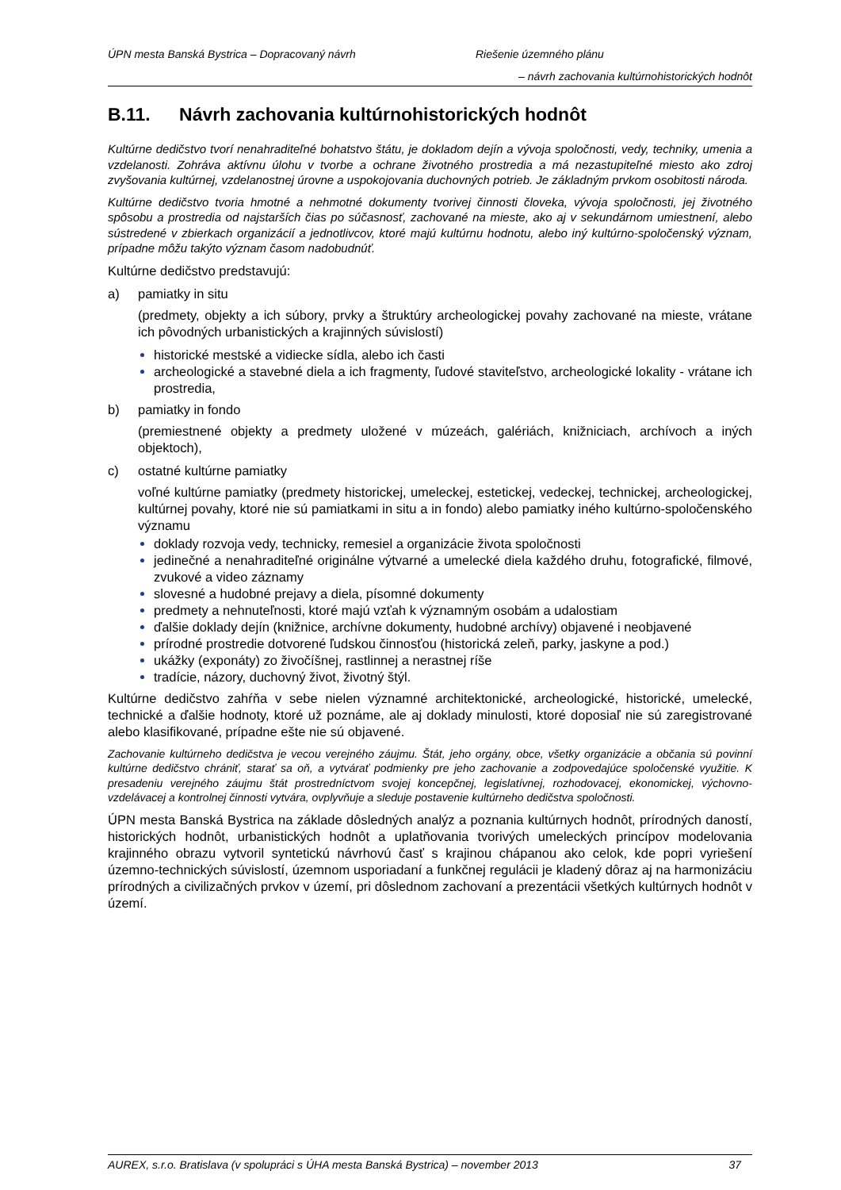ÚPN mesta Banská Bystrica – Dopracovaný návrh Riešenie územného plánu
– návrh zachovania kultúrnohistorických hodnôt
B.11. Návrh zachovania kultúrnohistorických hodnôt
Kultúrne dedičstvo tvorí nenahraditeľné bohatstvo štátu, je dokladom dejín a vývoja spoločnosti, vedy, techniky, umenia a vzdelanosti. Zohráva aktívnu úlohu v tvorbe a ochrane životného prostredia a má nezastupiteľné miesto ako zdroj zvyšovania kultúrnej, vzdelanostnej úrovne a uspokojovania duchovných potrieb. Je základným prvkom osobitosti národa.
Kultúrne dedičstvo tvoria hmotné a nehmotné dokumenty tvorivej činnosti človeka, vývoja spoločnosti, jej životného spôsobu a prostredia od najstarších čias po súčasnosť, zachované na mieste, ako aj v sekundárnom umiestnení, alebo sústredené v zbierkach organizácií a jednotlivcov, ktoré majú kultúrnu hodnotu, alebo iný kultúrno-spoločenský význam, prípadne môžu takýto význam časom nadobudnúť.
Kultúrne dedičstvo predstavujú:
a) pamiatky in situ
(predmety, objekty a ich súbory, prvky a štruktúry archeologickej povahy zachované na mieste, vrátane ich pôvodných urbanistických a krajinných súvislostí)
historické mestské a vidiecke sídla, alebo ich časti
archeologické a stavebné diela a ich fragmenty, ľudové staviteľstvo, archeologické lokality - vrátane ich prostredia,
b) pamiatky in fondo
(premiestnené objekty a predmety uložené v múzeách, galériách, knižniciach, archívoch a iných objektoch),
c) ostatné kultúrne pamiatky
voľné kultúrne pamiatky (predmety historickej, umeleckej, estetickej, vedeckej, technickej, archeologickej, kultúrnej povahy, ktoré nie sú pamiatkami in situ a in fondo) alebo pamiatky iného kultúrno-spoločenského významu
doklady rozvoja vedy, technicky, remesiel a organizácie života spoločnosti
jedinečné a nenahraditeľné originálne výtvarné a umelecké diela každého druhu, fotografické, filmové, zvukové a video záznamy
slovesné a hudobné prejavy a diela, písomné dokumenty
predmety a nehnuteľnosti, ktoré majú vzťah k významným osobám a udalostiam
ďalšie doklady dejín (knižnice, archívne dokumenty, hudobné archívy) objavené i neobjavené
prírodné prostredie dotvorené ľudskou činnosťou (historická zeleň, parky, jaskyne a pod.)
ukážky (exponáty) zo živočíšnej, rastlinnej a nerastnej ríše
tradície, názory, duchovný život, životný štýl.
Kultúrne dedičstvo zahŕňa v sebe nielen významné architektonické, archeologické, historické, umelecké, technické a ďalšie hodnoty, ktoré už poznáme, ale aj doklady minulosti, ktoré doposiaľ nie sú zaregistrované alebo klasifikované, prípadne ešte nie sú objavené.
Zachovanie kultúrneho dedičstva je vecou verejného záujmu. Štát, jeho orgány, obce, všetky organizácie a občania sú povinní kultúrne dedičstvo chrániť, starať sa oň, a vytvárať podmienky pre jeho zachovanie a zodpovedajúce spoločenské využitie. K presadeniu verejného záujmu štát prostredníctvom svojej koncepčnej, legislatívnej, rozhodovacej, ekonomickej, výchovno-vzdelávacej a kontrolnej činnosti vytvára, ovplyvňuje a sleduje postavenie kultúrneho dedičstva spoločnosti.
ÚPN mesta Banská Bystrica na základe dôsledných analýz a poznania kultúrnych hodnôt, prírodných daností, historických hodnôt, urbanistických hodnôt a uplatňovania tvorivých umeleckých princípov modelovania krajinného obrazu vytvoril syntetickú návrhovú časť s krajinou chápanou ako celok, kde popri vyriešení územno-technických súvislostí, územnom usporiadaní a funkčnej regulácii je kladený dôraz aj na harmonizáciu prírodných a civilizačných prvkov v území, pri dôslednom zachovaní a prezentácii všetkých kultúrnych hodnôt v území.
AUREX, s.r.o. Bratislava (v spolupráci s ÚHA mesta Banská Bystrica) – november 2013 37